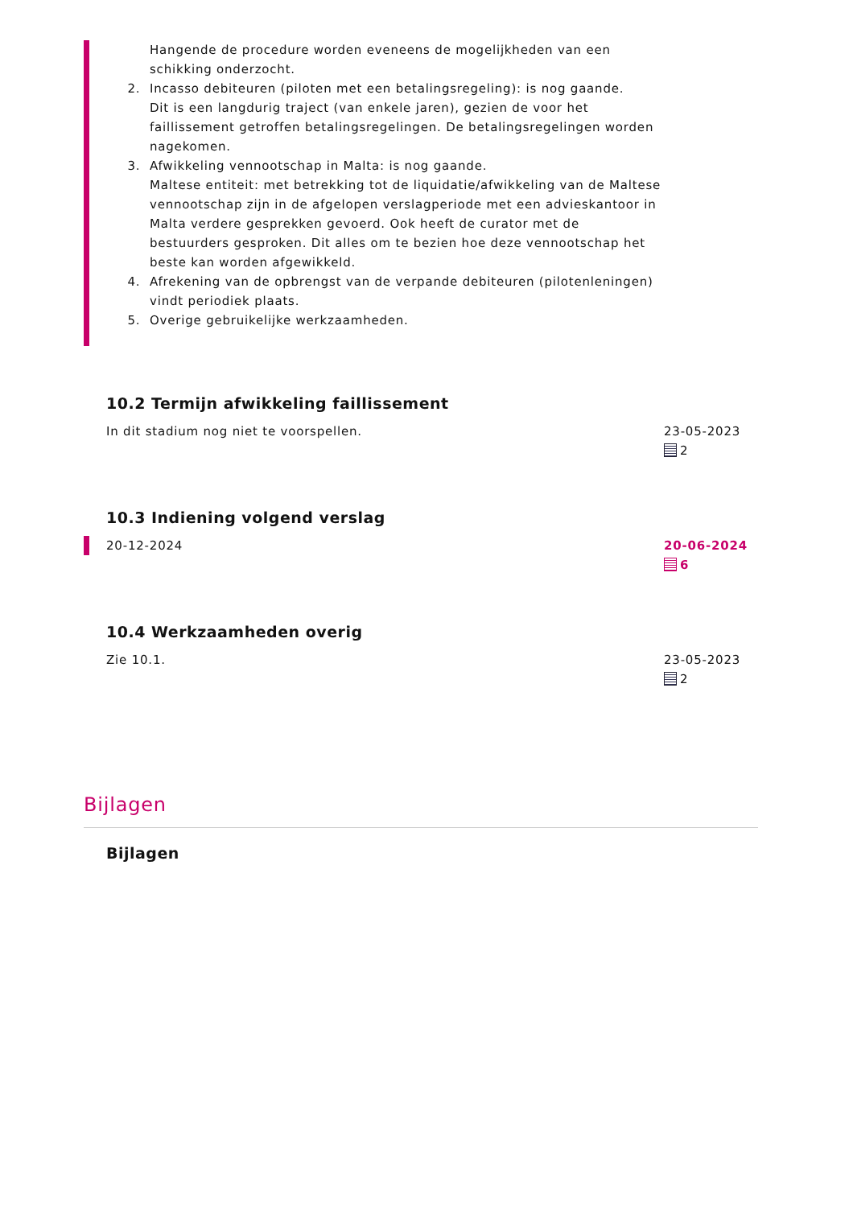Hangende de procedure worden eveneens de mogelijkheden van een schikking onderzocht.
2. Incasso debiteuren (piloten met een betalingsregeling): is nog gaande.
Dit is een langdurig traject (van enkele jaren), gezien de voor het faillissement getroffen betalingsregelingen. De betalingsregelingen worden nagekomen.
3. Afwikkeling vennootschap in Malta: is nog gaande.
Maltese entiteit: met betrekking tot de liquidatie/afwikkeling van de Maltese vennootschap zijn in de afgelopen verslagperiode met een advieskantoor in Malta verdere gesprekken gevoerd. Ook heeft de curator met de bestuurders gesproken. Dit alles om te bezien hoe deze vennootschap het beste kan worden afgewikkeld.
4. Afrekening van de opbrengst van de verpande debiteuren (pilotenleningen) vindt periodiek plaats.
5. Overige gebruikelijke werkzaamheden.
10.2 Termijn afwikkeling faillissement
In dit stadium nog niet te voorspellen. 23-05-2023
2
10.3 Indiening volgend verslag
20-12-2024 20-06-2024
6
10.4 Werkzaamheden overig
Zie 10.1. 23-05-2023
2
Bijlagen
Bijlagen